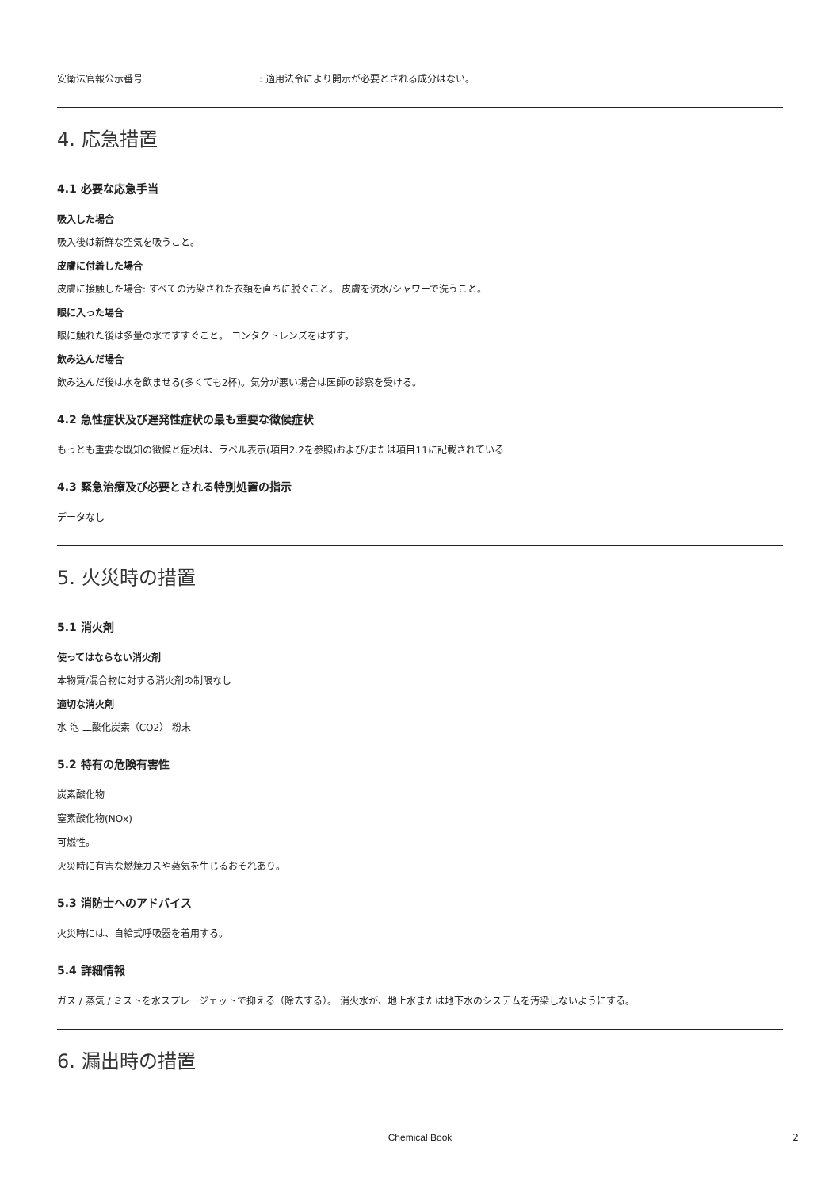安衛法官報公示番号: 適用法令により開示が必要とされる成分はない。
4. 応急措置
4.1 必要な応急手当
吸入した場合
吸入後は新鮮な空気を吸うこと。
皮膚に付着した場合
皮膚に接触した場合: すべての汚染された衣類を直ちに脱ぐこと。 皮膚を流水/シャワーで洗うこと。
眼に入った場合
眼に触れた後は多量の水ですすぐこと。 コンタクトレンズをはずす。
飲み込んだ場合
飲み込んだ後は水を飲ませる(多くても2杯)。気分が悪い場合は医師の診察を受ける。
4.2 急性症状及び遅発性症状の最も重要な徴候症状
もっとも重要な既知の徴候と症状は、ラベル表示(項目2.2を参照)および/または項目11に記載されている
4.3 緊急治療及び必要とされる特別処置の指示
データなし
5. 火災時の措置
5.1 消火剤
使ってはならない消火剤
本物質/混合物に対する消火剤の制限なし
適切な消火剤
水 泡 二酸化炭素（CO2） 粉末
5.2 特有の危険有害性
炭素酸化物
窒素酸化物(NOx)
可燃性。
火災時に有害な燃焼ガスや蒸気を生じるおそれあり。
5.3 消防士へのアドバイス
火災時には、自給式呼吸器を着用する。
5.4 詳細情報
ガス / 蒸気 / ミストを水スプレージェットで抑える（除去する）。 消火水が、地上水または地下水のシステムを汚染しないようにする。
6. 漏出時の措置
Chemical Book 2